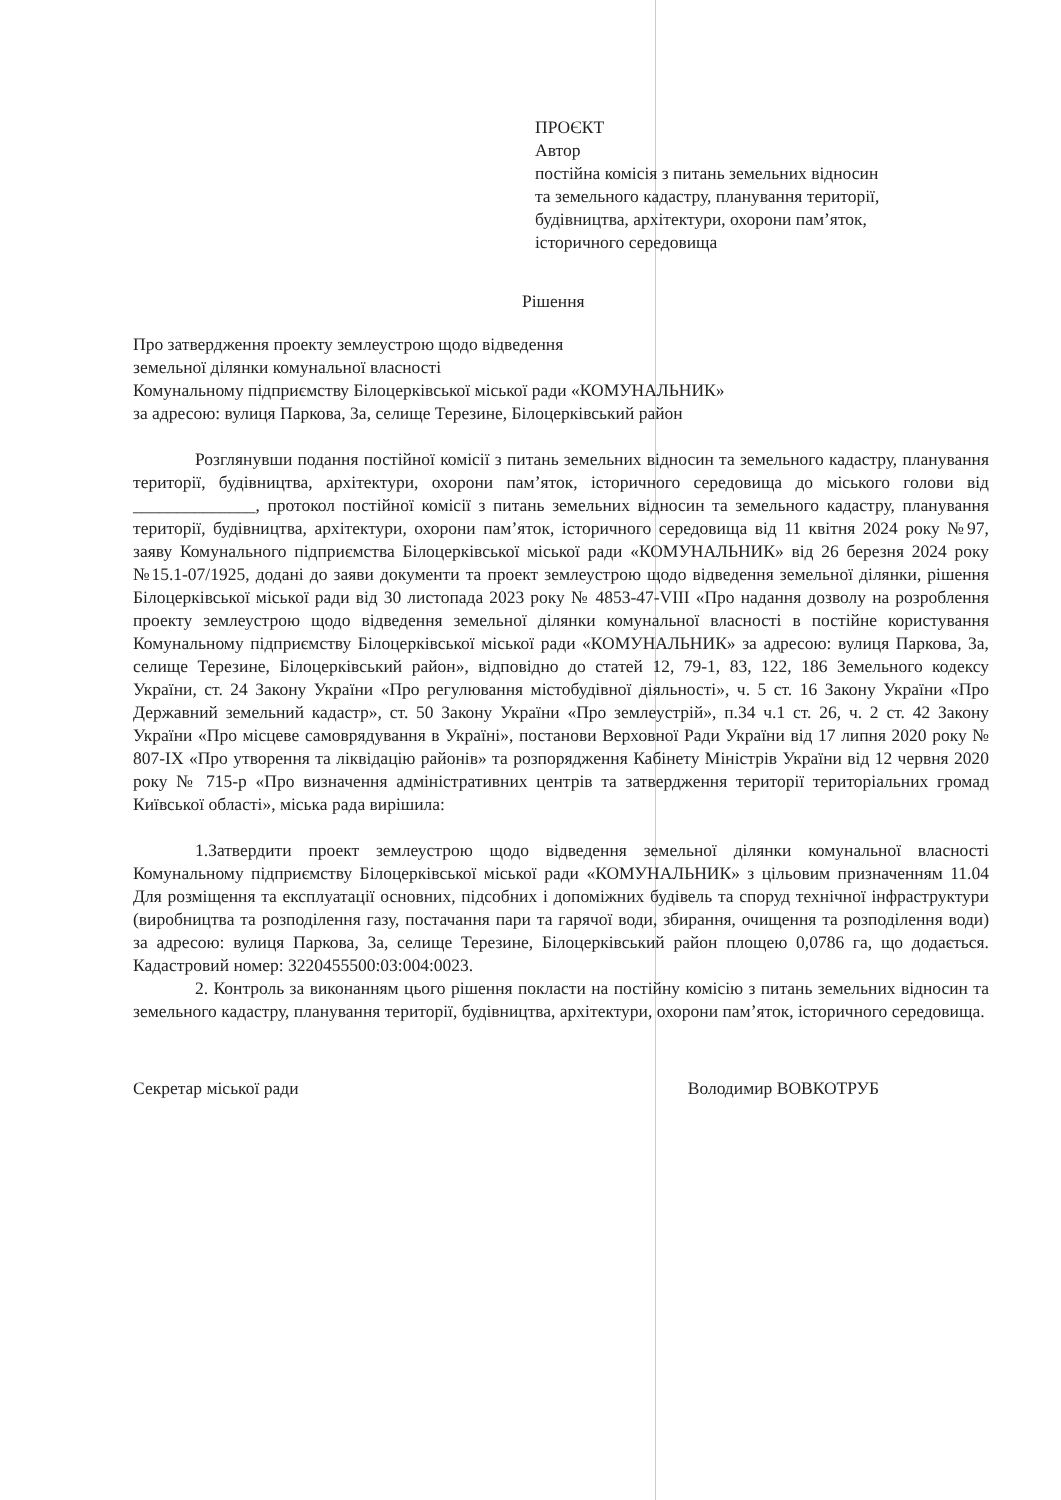ПРОЄКТ
Автор
постійна комісія з питань земельних відносин
та земельного кадастру, планування території,
будівництва, архітектури, охорони пам’яток,
історичного середовища
Рішення
Про затвердження проекту землеустрою щодо відведення
земельної ділянки комунальної власності
Комунальному підприємству Білоцерківської міської ради «КОМУНАЛЬНИК»
за адресою: вулиця Паркова, 3а, селище Терезине, Білоцерківський район
Розглянувши подання постійної комісії з питань земельних відносин та земельного кадастру, планування території, будівництва, архітектури, охорони пам’яток, історичного середовища до міського голови від ______________, протокол постійної комісії з питань земельних відносин та земельного кадастру, планування території, будівництва, архітектури, охорони пам’яток, історичного середовища від 11 квітня 2024 року №97, заяву Комунального підприємства Білоцерківської міської ради «КОМУНАЛЬНИК» від 26 березня 2024 року №15.1-07/1925, додані до заяви документи та проект землеустрою щодо відведення земельної ділянки, рішення Білоцерківської міської ради від 30 листопада 2023 року № 4853-47-VIII «Про надання дозволу на розроблення проекту землеустрою щодо відведення земельної ділянки комунальної власності в постійне користування Комунальному підприємству Білоцерківської міської ради «КОМУНАЛЬНИК» за адресою: вулиця Паркова, 3а, селище Терезине, Білоцерківський район», відповідно до статей 12, 79-1, 83, 122, 186 Земельного кодексу України, ст. 24 Закону України «Про регулювання містобудівної діяльності», ч. 5 ст. 16 Закону України «Про Державний земельний кадастр», ст. 50 Закону України «Про землеустрій», п.34 ч.1 ст. 26, ч. 2 ст. 42 Закону України «Про місцеве самоврядування в Україні», постанови Верховної Ради України від 17 липня 2020 року № 807-IX «Про утворення та ліквідацію районів» та розпорядження Кабінету Міністрів України від 12 червня 2020 року № 715-р «Про визначення адміністративних центрів та затвердження території територіальних громад Київської області», міська рада вирішила:
1.Затвердити проект землеустрою щодо відведення земельної ділянки комунальної власності Комунальному підприємству Білоцерківської міської ради «КОМУНАЛЬНИК» з цільовим призначенням 11.04 Для розміщення та експлуатації основних, підсобних і допоміжних будівель та споруд технічної інфраструктури (виробництва та розподілення газу, постачання пари та гарячої води, збирання, очищення та розподілення води) за адресою: вулиця Паркова, 3а, селище Терезине, Білоцерківський район площею 0,0786 га, що додається. Кадастровий номер: 3220455500:03:004:0023.
2. Контроль за виконанням цього рішення покласти на постійну комісію з питань земельних відносин та земельного кадастру, планування території, будівництва, архітектури, охорони пам’яток, історичного середовища.
Секретар міської ради Володимир ВОВКОТРУБ